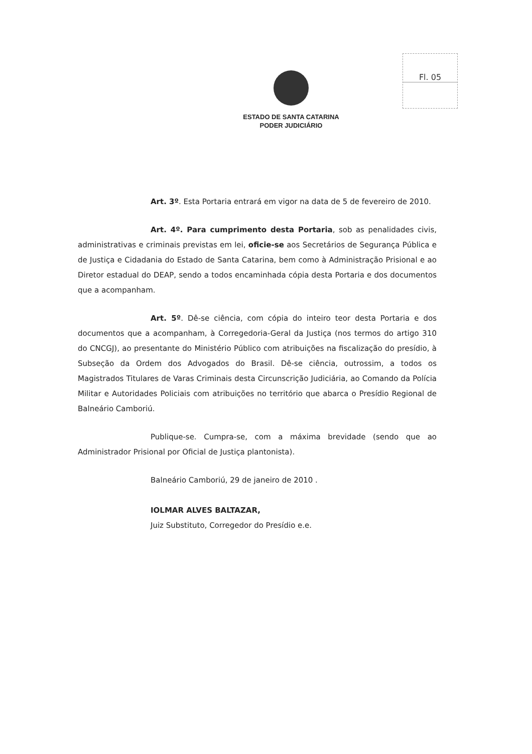Fl. 05
ESTADO DE SANTA CATARINA
PODER JUDICIÁRIO
Art. 3º. Esta Portaria entrará em vigor na data de 5 de fevereiro de 2010.
Art. 4º. Para cumprimento desta Portaria, sob as penalidades civis, administrativas e criminais previstas em lei, oficie-se aos Secretários de Segurança Pública e de Justiça e Cidadania do Estado de Santa Catarina, bem como à Administração Prisional e ao Diretor estadual do DEAP, sendo a todos encaminhada cópia desta Portaria e dos documentos que a acompanham.
Art. 5º. Dê-se ciência, com cópia do inteiro teor desta Portaria e dos documentos que a acompanham, à Corregedoria-Geral da Justiça (nos termos do artigo 310 do CNCGJ), ao presentante do Ministério Público com atribuições na fiscalização do presídio, à Subseção da Ordem dos Advogados do Brasil. Dê-se ciência, outrossim, a todos os Magistrados Titulares de Varas Criminais desta Circunscrição Judiciária, ao Comando da Polícia Militar e Autoridades Policiais com atribuições no território que abarca o Presídio Regional de Balneário Camboriú.
Publique-se. Cumpra-se, com a máxima brevidade (sendo que ao Administrador Prisional por Oficial de Justiça plantonista).
Balneário Camboriú, 29 de janeiro de 2010 .
IOLMAR ALVES BALTAZAR,
Juiz Substituto, Corregedor do Presídio e.e.